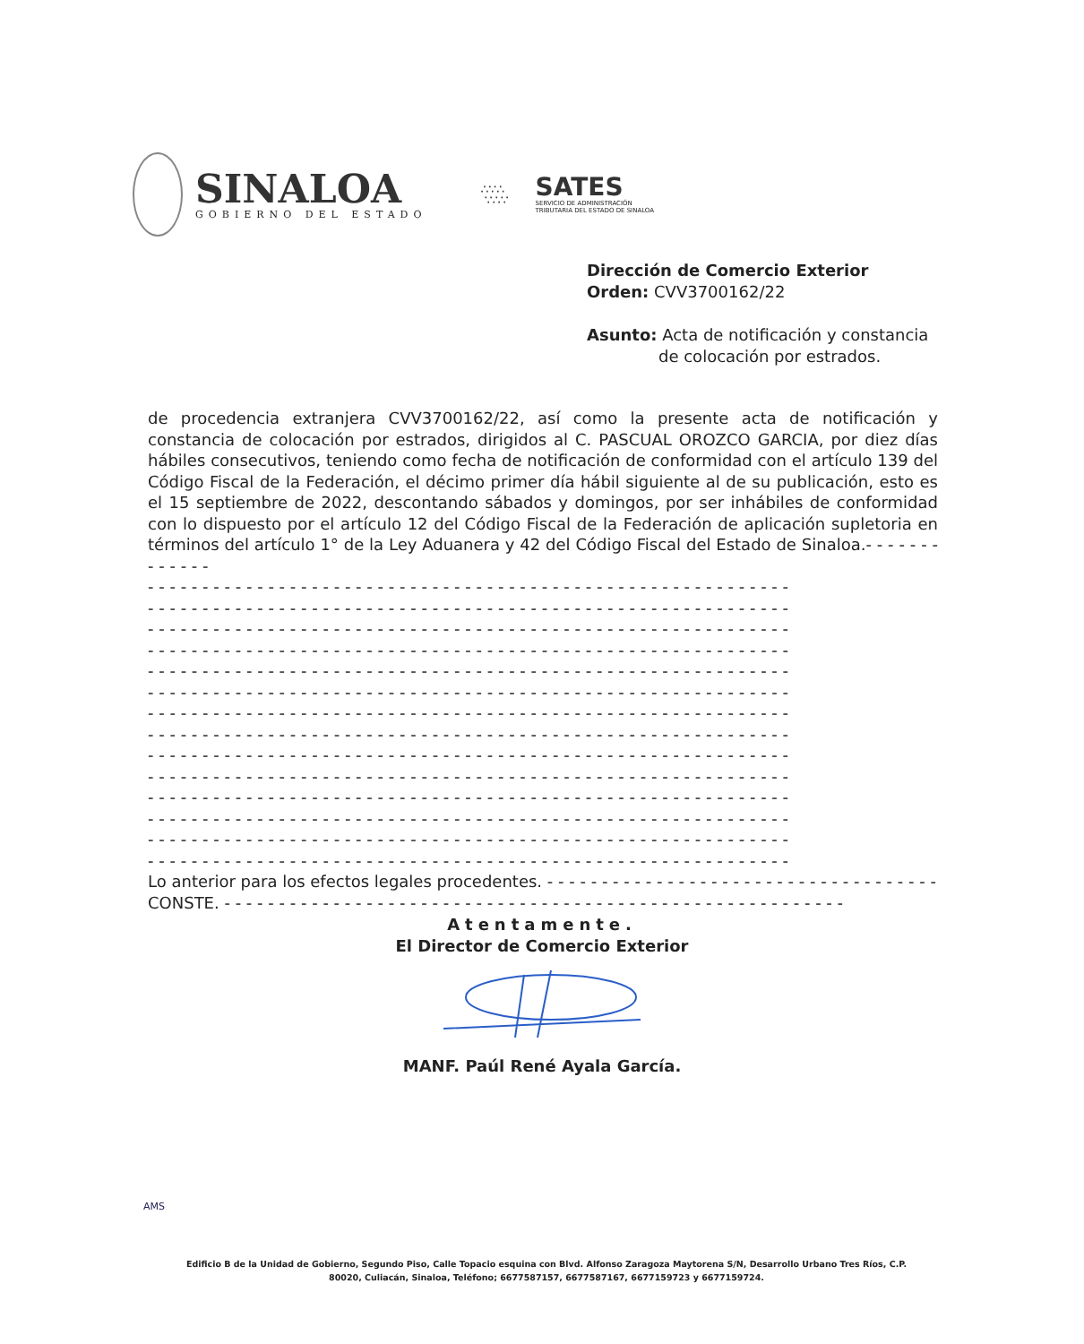SINALOA
GOBIERNO DEL ESTADO
∴∵∴
∵∴∵
SATES
SERVICIO DE ADMINISTRACIÓN
TRIBUTARIA DEL ESTADO DE SINALOA
Dirección de Comercio Exterior
Orden: CVV3700162/22
Asunto: Acta de notificación y constancia
de colocación por estrados.
de procedencia extranjera CVV3700162/22, así como la presente acta de notificación y constancia de colocación por estrados, dirigidos al C. PASCUAL OROZCO GARCIA, por diez días hábiles consecutivos, teniendo como fecha de notificación de conformidad con el artículo 139 del Código Fiscal de la Federación, el décimo primer día hábil siguiente al de su publicación, esto es el 15 septiembre de 2022, descontando sábados y domingos, por ser inhábiles de conformidad con lo dispuesto por el artículo 12 del Código Fiscal de la Federación de aplicación supletoria en términos del artículo 1° de la Ley Aduanera y 42 del Código Fiscal del Estado de Sinaloa.- - - - - - - - - - - - -
- - - - - - - - - - - - - - - - - - - - - - - - - - - - - - - - - - - - - - - - - - - - - - - - - - - - - - - - - - -
- - - - - - - - - - - - - - - - - - - - - - - - - - - - - - - - - - - - - - - - - - - - - - - - - - - - - - - - - - -
- - - - - - - - - - - - - - - - - - - - - - - - - - - - - - - - - - - - - - - - - - - - - - - - - - - - - - - - - - -
- - - - - - - - - - - - - - - - - - - - - - - - - - - - - - - - - - - - - - - - - - - - - - - - - - - - - - - - - - -
- - - - - - - - - - - - - - - - - - - - - - - - - - - - - - - - - - - - - - - - - - - - - - - - - - - - - - - - - - -
- - - - - - - - - - - - - - - - - - - - - - - - - - - - - - - - - - - - - - - - - - - - - - - - - - - - - - - - - - -
- - - - - - - - - - - - - - - - - - - - - - - - - - - - - - - - - - - - - - - - - - - - - - - - - - - - - - - - - - -
- - - - - - - - - - - - - - - - - - - - - - - - - - - - - - - - - - - - - - - - - - - - - - - - - - - - - - - - - - -
- - - - - - - - - - - - - - - - - - - - - - - - - - - - - - - - - - - - - - - - - - - - - - - - - - - - - - - - - - -
- - - - - - - - - - - - - - - - - - - - - - - - - - - - - - - - - - - - - - - - - - - - - - - - - - - - - - - - - - -
- - - - - - - - - - - - - - - - - - - - - - - - - - - - - - - - - - - - - - - - - - - - - - - - - - - - - - - - - - -
- - - - - - - - - - - - - - - - - - - - - - - - - - - - - - - - - - - - - - - - - - - - - - - - - - - - - - - - - - -
- - - - - - - - - - - - - - - - - - - - - - - - - - - - - - - - - - - - - - - - - - - - - - - - - - - - - - - - - - -
- - - - - - - - - - - - - - - - - - - - - - - - - - - - - - - - - - - - - - - - - - - - - - - - - - - - - - - - - - -
Lo anterior para los efectos legales procedentes. - - - - - - - - - - - - - - - - - - - - - - - - - - - - - - - - - - - - -
CONSTE. - - - - - - - - - - - - - - - - - - - - - - - - - - - - - - - - - - - - - - - - - - - - - - - - - - - - - - - - -
Atentamente.
El Director de Comercio Exterior
MANF. Paúl René Ayala García.
AMS
Edificio B de la Unidad de Gobierno, Segundo Piso, Calle Topacio esquina con Blvd. Alfonso Zaragoza Maytorena S/N, Desarrollo Urbano Tres Ríos, C.P. 80020, Culiacán, Sinaloa, Teléfono; 6677587157, 6677587167, 6677159723 y 6677159724.